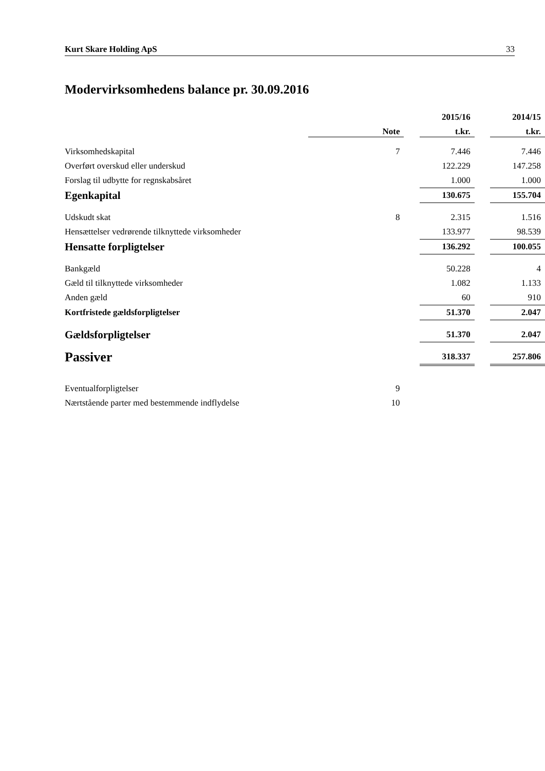Kurt Skare Holding ApS 33
Modervirksomhedens balance pr. 30.09.2016
| | | | 2015/16 | | 2014/15 |
| --- | --- | --- | --- | --- | --- |
| | Note | | t.kr. | | t.kr. |
| Virksomhedskapital | 7 | | 7.446 | | 7.446 |
| Overført overskud eller underskud | | | 122.229 | | 147.258 |
| Forslag til udbytte for regnskabsåret | | | 1.000 | | 1.000 |
| Egenkapital | | | 130.675 | | 155.704 |
| Udskudt skat | 8 | | 2.315 | | 1.516 |
| Hensættelser vedrørende tilknyttede virksomheder | | | 133.977 | | 98.539 |
| Hensatte forpligtelser | | | 136.292 | | 100.055 |
| Bankgæld | | | 50.228 | | 4 |
| Gæld til tilknyttede virksomheder | | | 1.082 | | 1.133 |
| Anden gæld | | | 60 | | 910 |
| Kortfristede gældsforpligtelser | | | 51.370 | | 2.047 |
| Gældsforpligtelser | | | 51.370 | | 2.047 |
| Passiver | | | 318.337 | | 257.806 |
| Eventualforpligtelser | 9 | | | | |
| Nærtstående parter med bestemmende indflydelse | 10 | | | | |